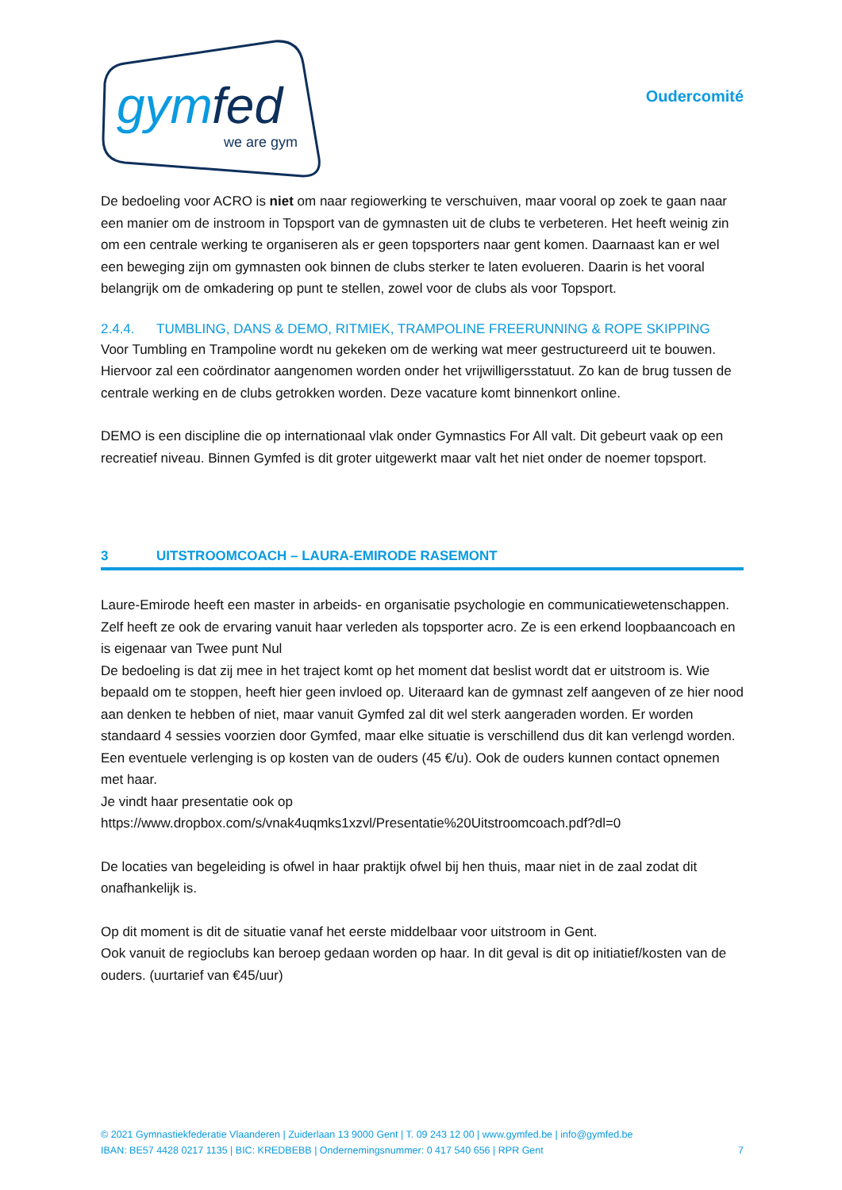gym
fed
we are gym
Oudercomité
De bedoeling voor ACRO is niet om naar regiowerking te verschuiven, maar vooral op zoek te gaan naar een manier om de instroom in Topsport van de gymnasten uit de clubs te verbeteren. Het heeft weinig zin om een centrale werking te organiseren als er geen topsporters naar gent komen. Daarnaast kan er wel een beweging zijn om gymnasten ook binnen de clubs sterker te laten evolueren. Daarin is het vooral belangrijk om de omkadering op punt te stellen, zowel voor de clubs als voor Topsport.
2.4.4. TUMBLING, DANS & DEMO, RITMIEK, TRAMPOLINE FREERUNNING & ROPE SKIPPING
Voor Tumbling en Trampoline wordt nu gekeken om de werking wat meer gestructureerd uit te bouwen. Hiervoor zal een coördinator aangenomen worden onder het vrijwilligersstatuut. Zo kan de brug tussen de centrale werking en de clubs getrokken worden. Deze vacature komt binnenkort online.
DEMO is een discipline die op internationaal vlak onder Gymnastics For All valt. Dit gebeurt vaak op een recreatief niveau. Binnen Gymfed is dit groter uitgewerkt maar valt het niet onder de noemer topsport.
3 UITSTROOMCOACH – LAURA-EMIRODE RASEMONT
Laure-Emirode heeft een master in arbeids- en organisatie psychologie en communicatiewetenschappen. Zelf heeft ze ook de ervaring vanuit haar verleden als topsporter acro. Ze is een erkend loopbaancoach en is eigenaar van Twee punt Nul
De bedoeling is dat zij mee in het traject komt op het moment dat beslist wordt dat er uitstroom is. Wie bepaald om te stoppen, heeft hier geen invloed op. Uiteraard kan de gymnast zelf aangeven of ze hier nood aan denken te hebben of niet, maar vanuit Gymfed zal dit wel sterk aangeraden worden. Er worden standaard 4 sessies voorzien door Gymfed, maar elke situatie is verschillend dus dit kan verlengd worden. Een eventuele verlenging is op kosten van de ouders (45 €/u). Ook de ouders kunnen contact opnemen met haar.
Je vindt haar presentatie ook op
https://www.dropbox.com/s/vnak4uqmks1xzvl/Presentatie%20Uitstroomcoach.pdf?dl=0
De locaties van begeleiding is ofwel in haar praktijk ofwel bij hen thuis, maar niet in de zaal zodat dit onafhankelijk is.
Op dit moment is dit de situatie vanaf het eerste middelbaar voor uitstroom in Gent.
Ook vanuit de regioclubs kan beroep gedaan worden op haar. In dit geval is dit op initiatief/kosten van de ouders. (uurtarief van €45/uur)
© 2021 Gymnastiekfederatie Vlaanderen | Zuiderlaan 13 9000 Gent | T. 09 243 12 00 | www.gymfed.be | info@gymfed.be
IBAN: BE57 4428 0217 1135 | BIC: KREDBEBB | Ondernemingsnummer: 0 417 540 656 | RPR Gent 7